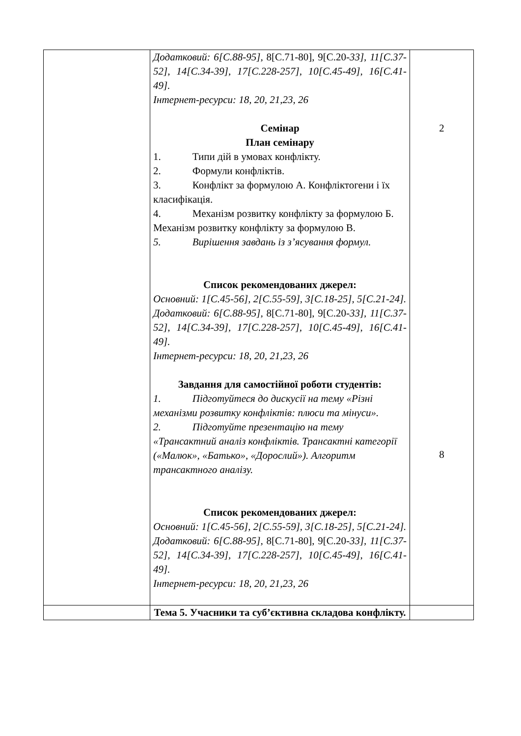| | Додатковий: 6[С.88-95], 8[С.71-80], 9[С.20- 33], 11[С.37-52], 14[С.34-39], 17[С.228-257], 10[С.45-49], 16[С.41-49]. Інтернет-ресурси: 18, 20, 21,23, 26 Семінар План семінару 1. Типи дій в умовах конфлікту. 2. Формули конфліктів. 3. Конфлікт за формулою А. Конфліктогени і їх класифікація. 4. Механізм розвитку конфлікту за формулою Б. Механізм розвитку конфлікту за формулою В. 5. Вирішення завдань із з’ясування формул. Список рекомендованих джерел: Основний: 1[С.45-56], 2[С.55-59], 3[С.18-25], 5[С.21-24]. Додатковий: 6[С.88-95], 8[С.71-80], 9[С.20- 33], 11[С.37-52], 14[С.34-39], 17[С.228-257], 10[С.45-49], 16[С.41-49]. Інтернет-ресурси: 18, 20, 21,23, 26 Завдання для самостійної роботи студентів: 1. Підготуйтеся до дискусії на тему «Різні механізми розвитку конфліктів: плюси та мінуси». 2. Підготуйте презентацію на тему «Трансактний аналіз конфліктів. Трансактні категорії («Малюк», «Батько», «Дорослий»). Алгоритм трансактного аналізу. Список рекомендованих джерел: Основний: 1[С.45-56], 2[С.55-59], 3[С.18-25], 5[С.21-24]. Додатковий: 6[С.88-95], 8[С.71-80], 9[С.20- 33], 11[С.37-52], 14[С.34-39], 17[С.228-257], 10[С.45-49], 16[С.41-49]. Інтернет-ресурси: 18, 20, 21,23, 26 | 2 8 |
| | Тема 5. Учасники та суб’єктивна складова конфлікту. | |